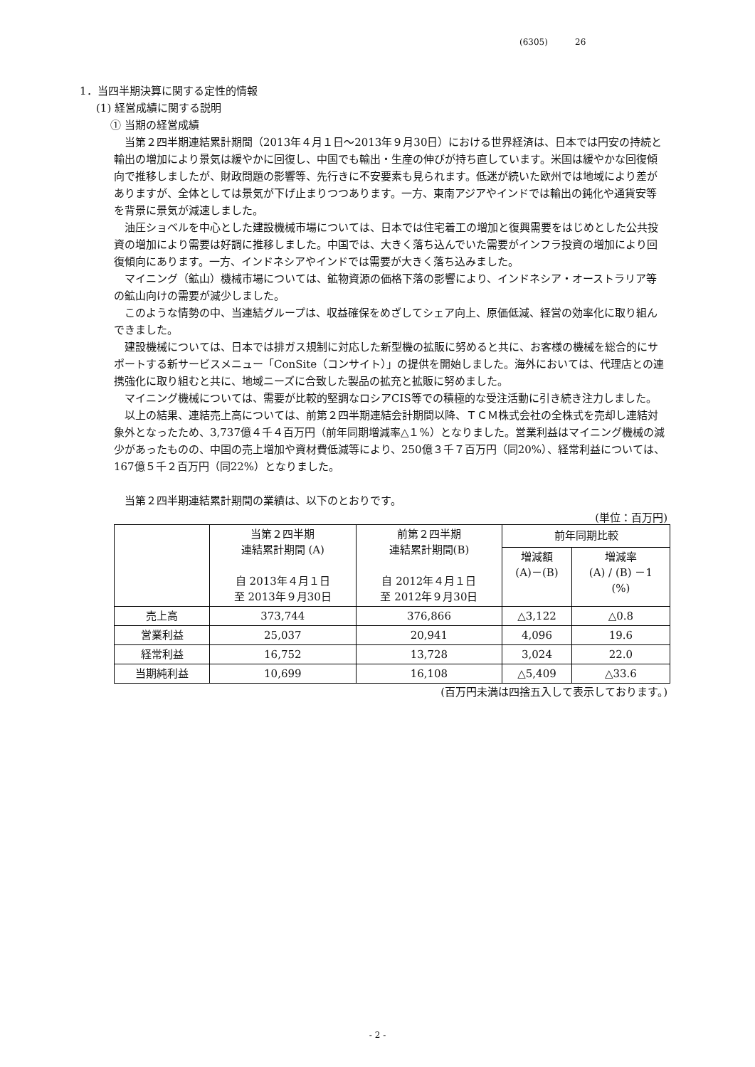(6305) 26
1．当四半期決算に関する定性的情報
(1) 経営成績に関する説明
① 当期の経営成績
当第２四半期連結累計期間（2013年４月１日～2013年９月30日）における世界経済は、日本では円安の持続と輸出の増加により景気は緩やかに回復し、中国でも輸出・生産の伸びが持ち直しています。米国は緩やかな回復傾向で推移しましたが、財政問題の影響等、先行きに不安要素も見られます。低迷が続いた欧州では地域により差がありますが、全体としては景気が下げ止まりつつあります。一方、東南アジアやインドでは輸出の鈍化や通貨安等を背景に景気が減速しました。
油圧ショベルを中心とした建設機械市場については、日本では住宅着工の増加と復興需要をはじめとした公共投資の増加により需要は好調に推移しました。中国では、大きく落ち込んでいた需要がインフラ投資の増加により回復傾向にあります。一方、インドネシアやインドでは需要が大きく落ち込みました。
マイニング（鉱山）機械市場については、鉱物資源の価格下落の影響により、インドネシア・オーストラリア等の鉱山向けの需要が減少しました。
このような情勢の中、当連結グループは、収益確保をめざしてシェア向上、原価低減、経営の効率化に取り組んできました。
建設機械については、日本では排ガス規制に対応した新型機の拡販に努めると共に、お客様の機械を総合的にサポートする新サービスメニュー「ConSite（コンサイト）」の提供を開始しました。海外においては、代理店との連携強化に取り組むと共に、地域ニーズに合致した製品の拡充と拡販に努めました。
マイニング機械については、需要が比較的堅調なロシアCIS等での積極的な受注活動に引き続き注力しました。
以上の結果、連結売上高については、前第２四半期連結会計期間以降、ＴＣＭ株式会社の全株式を売却し連結対象外となったため、3,737億４千４百万円（前年同期増減率△１%）となりました。営業利益はマイニング機械の減少があったものの、中国の売上増加や資材費低減等により、250億３千７百万円（同20%）、経常利益については、167億５千２百万円（同22%）となりました。
当第２四半期連結累計期間の業績は、以下のとおりです。
(単位：百万円)
| | 当第２四半期 連結累計期間 (A) 自 2013年４月１日 至 2013年９月30日 | 前第２四半期 連結累計期間(B) 自 2012年４月１日 至 2012年９月30日 | 前年同期比較 | |
| --- | --- | --- | --- | --- |
| | | | 増減額 (A)－(B) | 増減率 (A) / (B) －1 (%) |
| 売上高 | 373,744 | 376,866 | △3,122 | △0.8 |
| 営業利益 | 25,037 | 20,941 | 4,096 | 19.6 |
| 経常利益 | 16,752 | 13,728 | 3,024 | 22.0 |
| 当期純利益 | 10,699 | 16,108 | △5,409 | △33.6 |
(百万円未満は四捨五入して表示しております。)
- 2 -